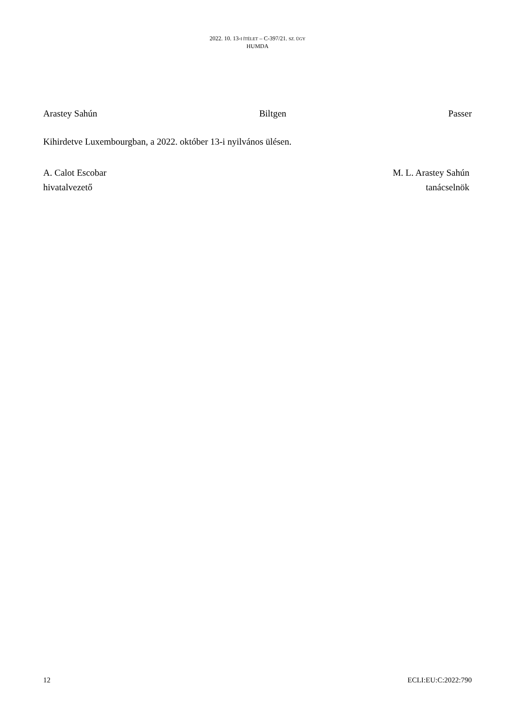2022. 10. 13-I ÍTÉLET – C-397/21. SZ. ÜGY
HUMDA
Arastey Sahún Biltgen Passer
Kihirdetve Luxembourgban, a 2022. október 13-i nyilvános ülésen.
A. Calot Escobar
hivatalvezető
M. L. Arastey Sahún
tanácselnök
12 ECLI:EU:C:2022:790